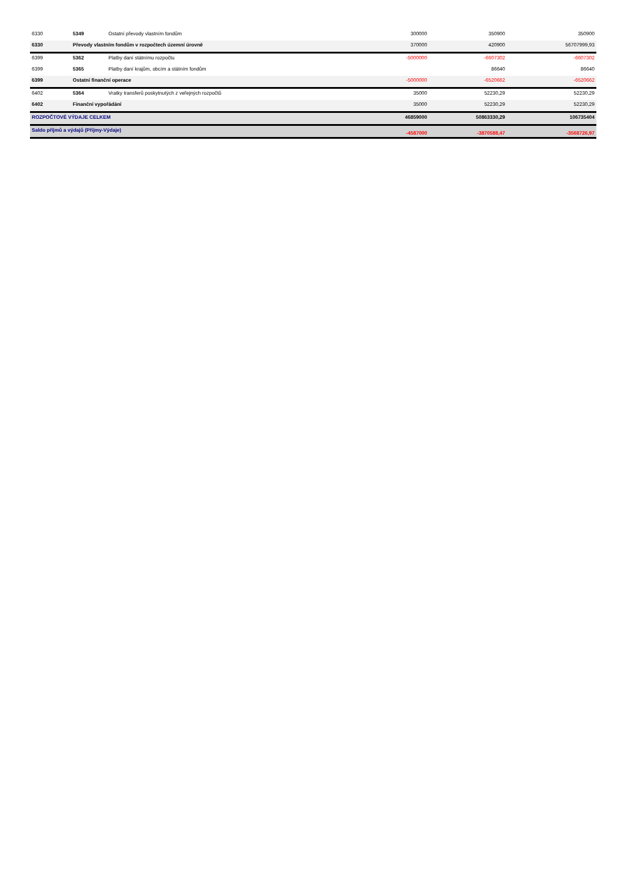| 6330 | 5349 | Ostatní převody vlastním fondům | 300000 | 350900 | 350900 |
| 6330 | Převody vlastním fondům v rozpočtech územní úrovně | | 370000 | 420900 | 56707999,93 |
| 6399 | 5362 | Platby daní státnímu rozpočtu | -5000000 | -6607302 | -6607302 |
| 6399 | 5365 | Platby daní krajům, obcím a státním fondům | | 86640 | 86640 |
| 6399 | Ostatní finanční operace | | -5000000 | -6520662 | -6520662 |
| 6402 | 5364 | Vratky transferů poskytnutých z veřejných rozpočtů | 35000 | 52230,29 | 52230,29 |
| 6402 | Finanční vypořádání | | 35000 | 52230,29 | 52230,29 |
| ROZPOČTOVÉ VÝDAJE CELKEM | | | 46859000 | 50863330,29 | 106735404 |
| Saldo příjmů a výdajů (Příjmy-Výdaje) | | | -4587000 | -3870588,47 | -3568726,97 |